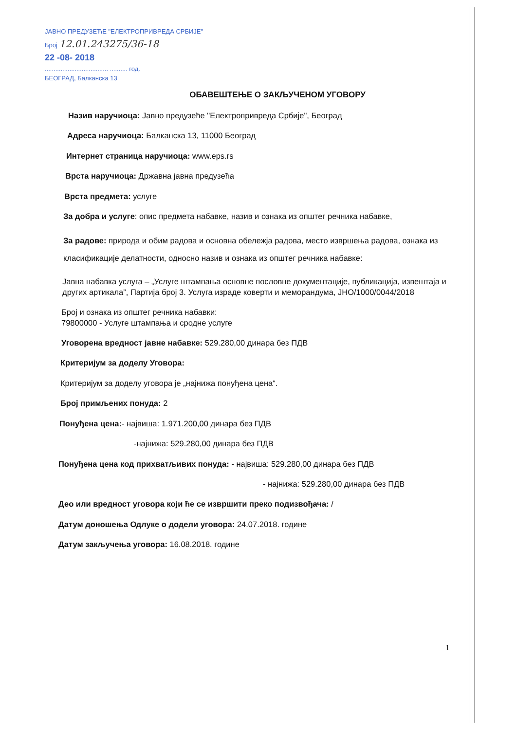ЈАВНО ПРЕДУЗЕЋЕ "ЕЛЕКТРОПРИВРЕДА СРБИЈЕ"
Број 12.01.243275/36-18
22 -08- 2018
.................................... .......... год.
БЕОГРАД, Балканска 13
ОБАВЕШТЕЊЕ О ЗАКЉУЧЕНОМ УГОВОРУ
Назив наручиоца: Јавно предузеће "Електропривреда Србије", Београд
Адреса наручиоца: Балканска 13, 11000 Београд
Интернет страница наручиоца: www.eps.rs
Врста наручиоца: Државна јавна предузећа
Врста предмета: услуге
За добра и услуге: опис предмета набавке, назив и ознака из општег речника набавке,
За радове: природа и обим радова и основна обележја радова, место извршења радова, ознака из класификације делатности, односно назив и ознака из општег речника набавке:
Јавна набавка услуга – „Услуге штампања основне пословне документације, публикација, извештаја и других артикала”, Партија број 3. Услуга израде коверти и меморандума, ЈНО/1000/0044/2018
Број и ознака из општег речника набавки:
79800000 - Услуге штампања и сродне услуге
Уговорена вредност јавне набавке: 529.280,00 динара без ПДВ
Критеријум за доделу Уговора:
Критеријум за доделу уговора је „најнижа понуђена цена“.
Број примљених понуда: 2
Понуђена цена:- највиша: 1.971.200,00 динара без ПДВ
-најнижа: 529.280,00 динара без ПДВ
Понуђена цена код прихватљивих понуда: - највиша: 529.280,00 динара без ПДВ
- најнижа: 529.280,00 динара без ПДВ
Део или вредност уговора који ће се извршити преко подизвођача: /
Датум доношења Одлуке о додели уговора: 24.07.2018. године
Датум закључења уговора: 16.08.2018. године
1